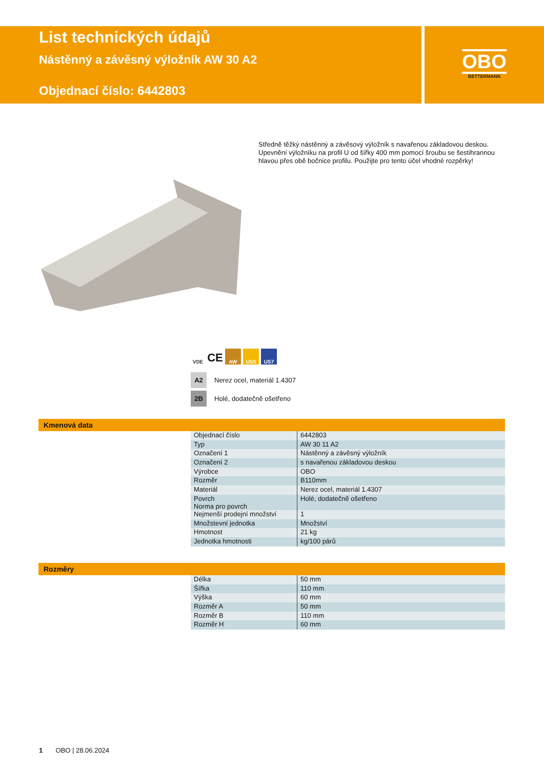List technických údajů
Nástěnný a závěsný výložník AW 30 A2
Objednací číslo: 6442803
OBO
BETTERMANN
Středně těžký nástěnný a závěsový výložník s navařenou základovou deskou. Upevnění výložníku na profil U od šířky 400 mm pomocí šroubu se šestihrannou hlavou přes obě bočnice profilu. Použijte pro tento účel vhodné rozpěrky!
VDE CE AW US5 US7
A2 Nerez ocel, materiál 1.4307
2B Holé, dodatečně ošetřeno
Kmenová data
| Objednací číslo | 6442803 |
| Typ | AW 30 11 A2 |
| Označení 1 | Nástěnný a závěsný výložník |
| Označení 2 | s navařenou základovou deskou |
| Výrobce | OBO |
| Rozměr | B110mm |
| Materiál | Nerez ocel, materiál 1.4307 |
| Povrch Norma pro povrch | Holé, dodatečně ošetřeno |
| Nejmenší prodejní množství | 1 |
| Množstevní jednotka | Množství |
| Hmotnost | 21 kg |
| Jednotka hmotnosti | kg/100 párů |
Rozměry
| Délka | 50 mm |
| Šířka | 110 mm |
| Výška | 60 mm |
| Rozměr A | 50 mm |
| Rozměr B | 110 mm |
| Rozměr H | 60 mm |
1 OBO | 28.06.2024